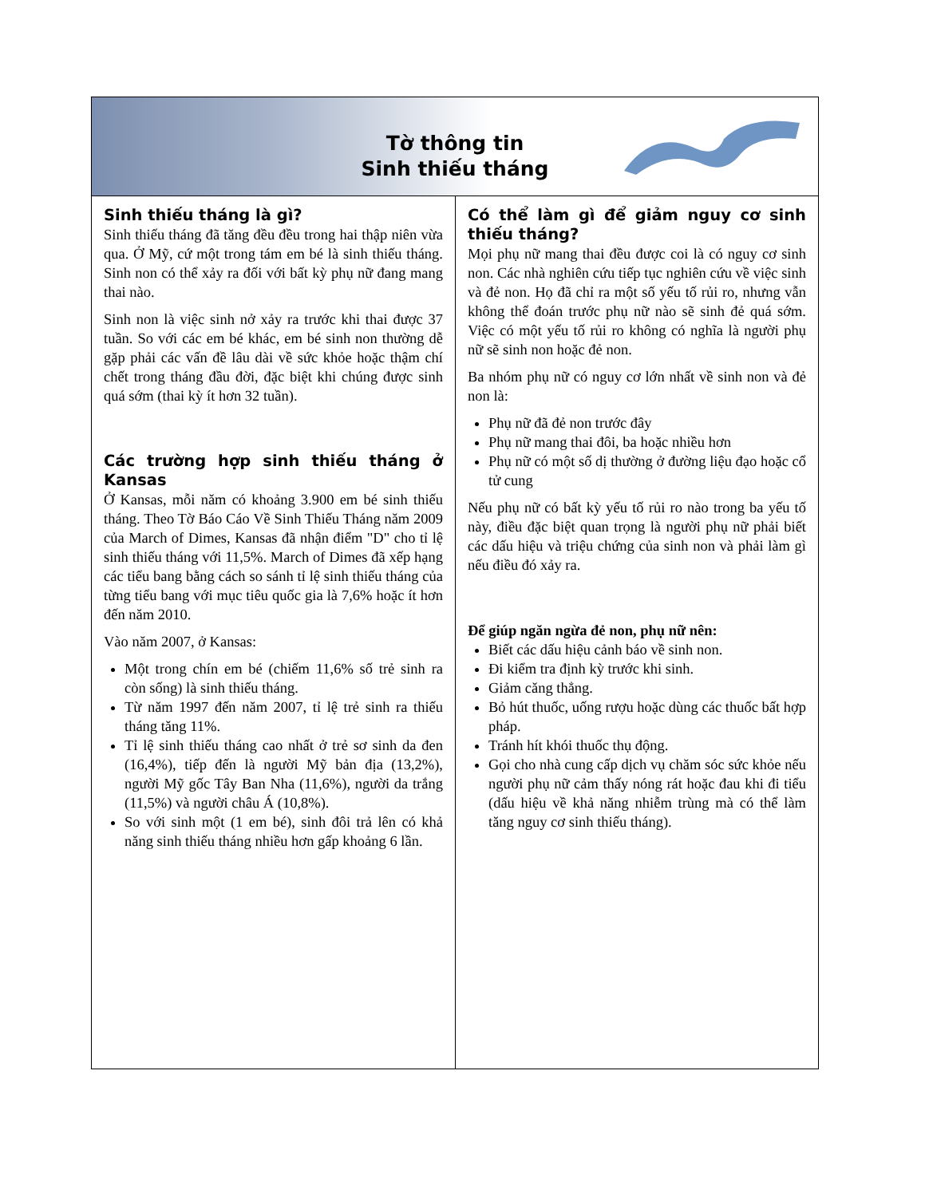Tờ thông tin
Sinh thiếu tháng
Sinh thiếu tháng là gì?
Sinh thiếu tháng đã tăng đều đều trong hai thập niên vừa qua. Ở Mỹ, cứ một trong tám em bé là sinh thiếu tháng. Sinh non có thể xảy ra đối với bất kỳ phụ nữ đang mang thai nào.
Sinh non là việc sinh nở xảy ra trước khi thai được 37 tuần. So với các em bé khác, em bé sinh non thường dễ gặp phải các vấn đề lâu dài về sức khỏe hoặc thậm chí chết trong tháng đầu đời, đặc biệt khi chúng được sinh quá sớm (thai kỳ ít hơn 32 tuần).
Các trường hợp sinh thiếu tháng ở Kansas
Ở Kansas, mỗi năm có khoảng 3.900 em bé sinh thiếu tháng. Theo Tờ Báo Cáo Về Sinh Thiếu Tháng năm 2009 của March of Dimes, Kansas đã nhận điểm "D" cho tỉ lệ sinh thiếu tháng với 11,5%. March of Dimes đã xếp hạng các tiểu bang bằng cách so sánh tỉ lệ sinh thiếu tháng của từng tiểu bang với mục tiêu quốc gia là 7,6% hoặc ít hơn đến năm 2010.
Vào năm 2007, ở Kansas:
Một trong chín em bé (chiếm 11,6% số trẻ sinh ra còn sống) là sinh thiếu tháng.
Từ năm 1997 đến năm 2007, tỉ lệ trẻ sinh ra thiếu tháng tăng 11%.
Tỉ lệ sinh thiếu tháng cao nhất ở trẻ sơ sinh da đen (16,4%), tiếp đến là người Mỹ bản địa (13,2%), người Mỹ gốc Tây Ban Nha (11,6%), người da trắng (11,5%) và người châu Á (10,8%).
So với sinh một (1 em bé), sinh đôi trả lên có khả năng sinh thiếu tháng nhiều hơn gấp khoảng 6 lần.
Có thể làm gì để giảm nguy cơ sinh thiếu tháng?
Mọi phụ nữ mang thai đều được coi là có nguy cơ sinh non. Các nhà nghiên cứu tiếp tục nghiên cứu về việc sinh và đẻ non. Họ đã chỉ ra một số yếu tố rủi ro, nhưng vẫn không thể đoán trước phụ nữ nào sẽ sinh đẻ quá sớm. Việc có một yếu tố rủi ro không có nghĩa là người phụ nữ sẽ sinh non hoặc đẻ non.
Ba nhóm phụ nữ có nguy cơ lớn nhất về sinh non và đẻ non là:
Phụ nữ đã đẻ non trước đây
Phụ nữ mang thai đôi, ba hoặc nhiều hơn
Phụ nữ có một số dị thường ở đường liệu đạo hoặc cổ tử cung
Nếu phụ nữ có bất kỳ yếu tố rủi ro nào trong ba yếu tố này, điều đặc biệt quan trọng là người phụ nữ phải biết các dấu hiệu và triệu chứng của sinh non và phải làm gì nếu điều đó xảy ra.
Để giúp ngăn ngừa đẻ non, phụ nữ nên:
Biết các dấu hiệu cảnh báo về sinh non.
Đi kiểm tra định kỳ trước khi sinh.
Giảm căng thẳng.
Bỏ hút thuốc, uống rượu hoặc dùng các thuốc bất hợp pháp.
Tránh hít khói thuốc thụ động.
Gọi cho nhà cung cấp dịch vụ chăm sóc sức khỏe nếu người phụ nữ cảm thấy nóng rát hoặc đau khi đi tiểu (dấu hiệu về khả năng nhiễm trùng mà có thể làm tăng nguy cơ sinh thiếu tháng).